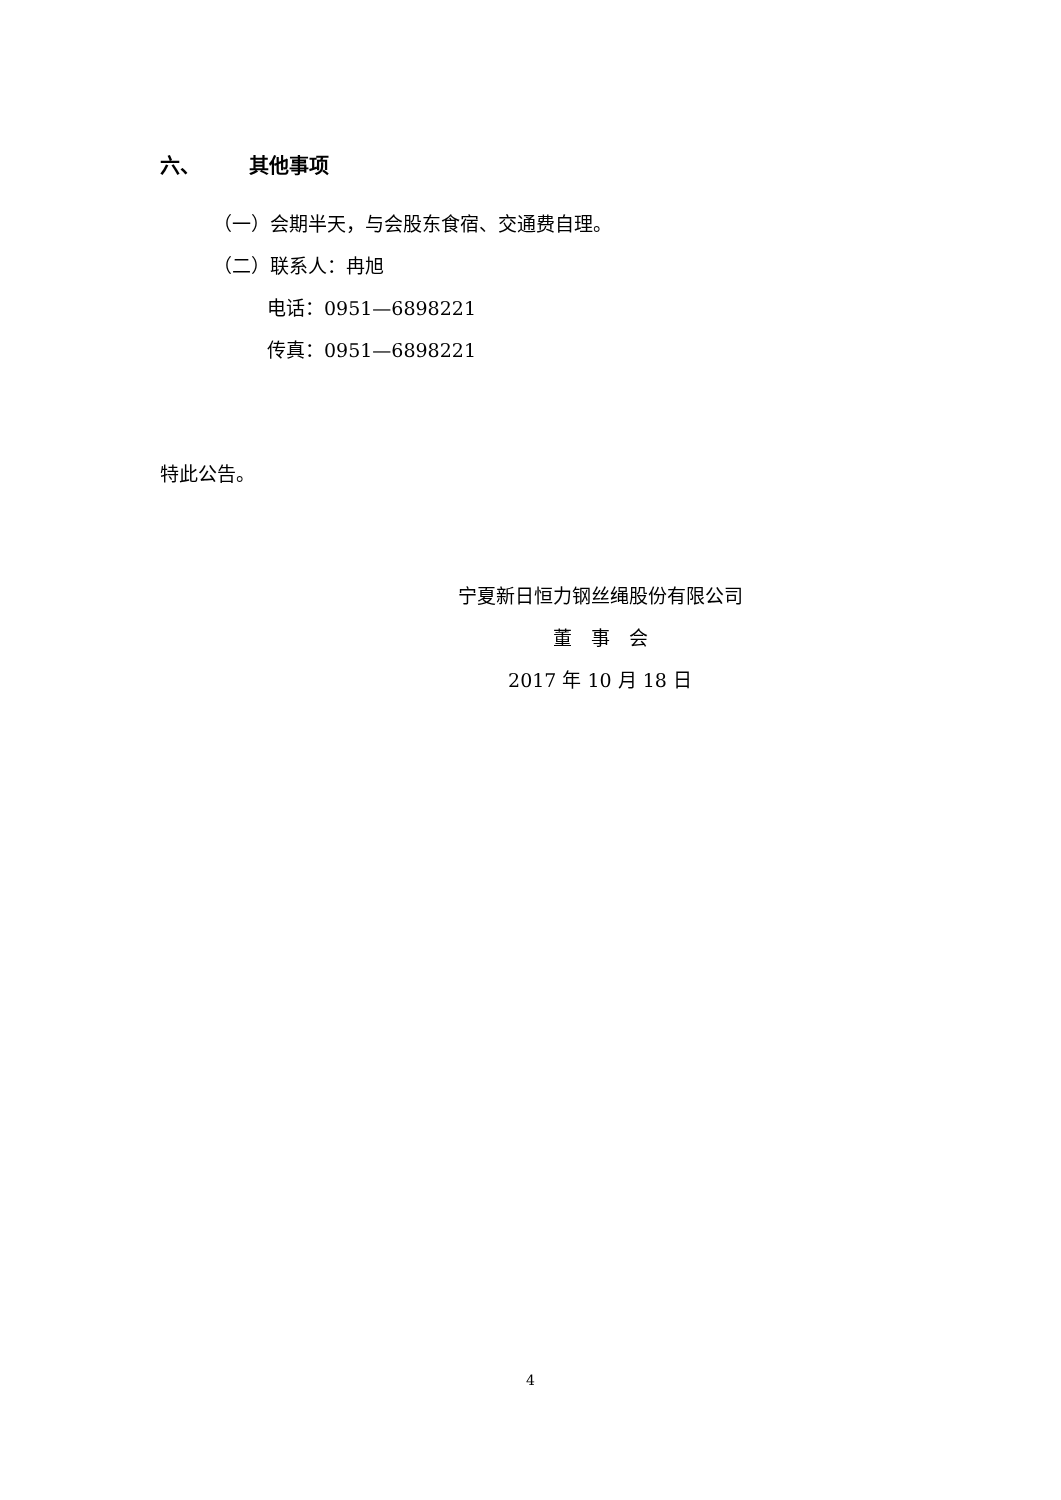六、 其他事项
（一）会期半天，与会股东食宿、交通费自理。
（二）联系人：冉旭
电话：0951—6898221
传真：0951—6898221
特此公告。
宁夏新日恒力钢丝绳股份有限公司
董　事　会
2017 年 10 月 18 日
4